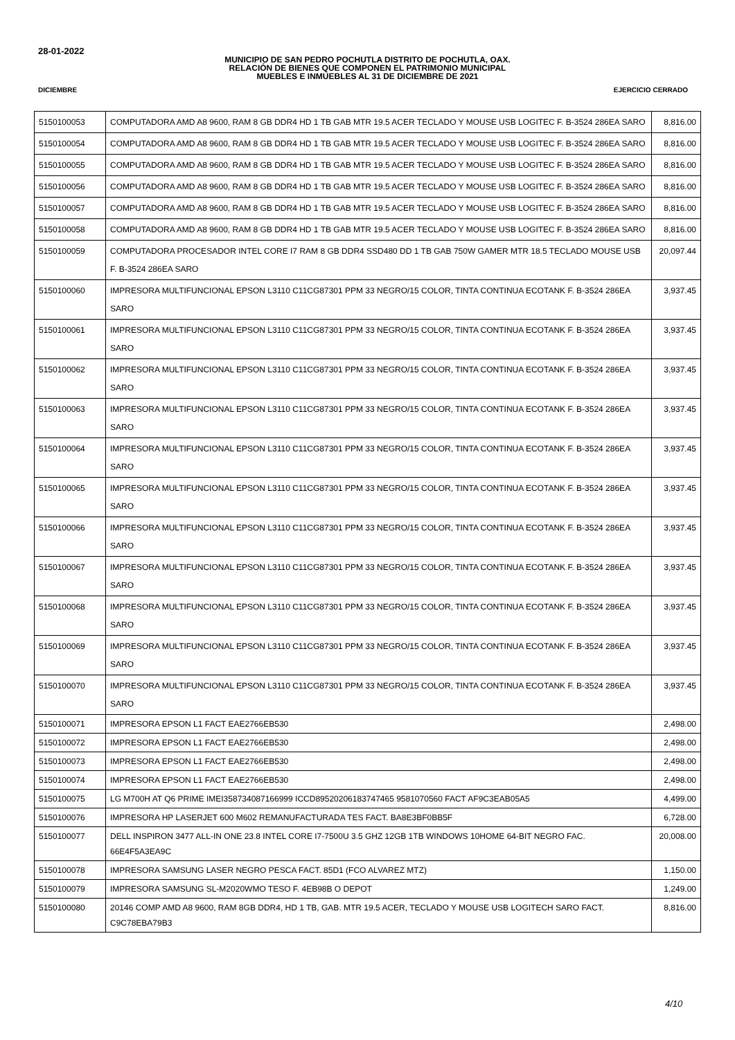28-01-2022
MUNICIPIO DE SAN PEDRO POCHUTLA DISTRITO DE POCHUTLA, OAX.
RELACIÓN DE BIENES QUE COMPONEN EL PATRIMONIO MUNICIPAL
MUEBLES E INMUEBLES AL 31 DE DICIEMBRE DE 2021
DICIEMBRE EJERCICIO CERRADO
| 5150100053 | COMPUTADORA AMD A8 9600, RAM 8 GB DDR4 HD 1 TB GAB MTR 19.5 ACER TECLADO Y MOUSE USB LOGITEC F. B-3524 286EA SARO | 8,816.00 |
| 5150100054 | COMPUTADORA AMD A8 9600, RAM 8 GB DDR4 HD 1 TB GAB MTR 19.5 ACER TECLADO Y MOUSE USB LOGITEC F. B-3524 286EA SARO | 8,816.00 |
| 5150100055 | COMPUTADORA AMD A8 9600, RAM 8 GB DDR4 HD 1 TB GAB MTR 19.5 ACER TECLADO Y MOUSE USB LOGITEC F. B-3524 286EA SARO | 8,816.00 |
| 5150100056 | COMPUTADORA AMD A8 9600, RAM 8 GB DDR4 HD 1 TB GAB MTR 19.5 ACER TECLADO Y MOUSE USB LOGITEC F. B-3524 286EA SARO | 8,816.00 |
| 5150100057 | COMPUTADORA AMD A8 9600, RAM 8 GB DDR4 HD 1 TB GAB MTR 19.5 ACER TECLADO Y MOUSE USB LOGITEC F. B-3524 286EA SARO | 8,816.00 |
| 5150100058 | COMPUTADORA AMD A8 9600, RAM 8 GB DDR4 HD 1 TB GAB MTR 19.5 ACER TECLADO Y MOUSE USB LOGITEC F. B-3524 286EA SARO | 8,816.00 |
| 5150100059 | COMPUTADORA PROCESADOR INTEL CORE I7 RAM 8 GB DDR4 SSD480 DD 1 TB GAB 750W GAMER MTR 18.5 TECLADO MOUSE USB F. B-3524 286EA SARO | 20,097.44 |
| 5150100060 | IMPRESORA MULTIFUNCIONAL EPSON L3110 C11CG87301 PPM 33 NEGRO/15 COLOR, TINTA CONTINUA ECOTANK F. B-3524 286EA SARO | 3,937.45 |
| 5150100061 | IMPRESORA MULTIFUNCIONAL EPSON L3110 C11CG87301 PPM 33 NEGRO/15 COLOR, TINTA CONTINUA ECOTANK F. B-3524 286EA SARO | 3,937.45 |
| 5150100062 | IMPRESORA MULTIFUNCIONAL EPSON L3110 C11CG87301 PPM 33 NEGRO/15 COLOR, TINTA CONTINUA ECOTANK F. B-3524 286EA SARO | 3,937.45 |
| 5150100063 | IMPRESORA MULTIFUNCIONAL EPSON L3110 C11CG87301 PPM 33 NEGRO/15 COLOR, TINTA CONTINUA ECOTANK F. B-3524 286EA SARO | 3,937.45 |
| 5150100064 | IMPRESORA MULTIFUNCIONAL EPSON L3110 C11CG87301 PPM 33 NEGRO/15 COLOR, TINTA CONTINUA ECOTANK F. B-3524 286EA SARO | 3,937.45 |
| 5150100065 | IMPRESORA MULTIFUNCIONAL EPSON L3110 C11CG87301 PPM 33 NEGRO/15 COLOR, TINTA CONTINUA ECOTANK F. B-3524 286EA SARO | 3,937.45 |
| 5150100066 | IMPRESORA MULTIFUNCIONAL EPSON L3110 C11CG87301 PPM 33 NEGRO/15 COLOR, TINTA CONTINUA ECOTANK F. B-3524 286EA SARO | 3,937.45 |
| 5150100067 | IMPRESORA MULTIFUNCIONAL EPSON L3110 C11CG87301 PPM 33 NEGRO/15 COLOR, TINTA CONTINUA ECOTANK F. B-3524 286EA SARO | 3,937.45 |
| 5150100068 | IMPRESORA MULTIFUNCIONAL EPSON L3110 C11CG87301 PPM 33 NEGRO/15 COLOR, TINTA CONTINUA ECOTANK F. B-3524 286EA SARO | 3,937.45 |
| 5150100069 | IMPRESORA MULTIFUNCIONAL EPSON L3110 C11CG87301 PPM 33 NEGRO/15 COLOR, TINTA CONTINUA ECOTANK F. B-3524 286EA SARO | 3,937.45 |
| 5150100070 | IMPRESORA MULTIFUNCIONAL EPSON L3110 C11CG87301 PPM 33 NEGRO/15 COLOR, TINTA CONTINUA ECOTANK F. B-3524 286EA SARO | 3,937.45 |
| 5150100071 | IMPRESORA EPSON L1 FACT EAE2766EB530 | 2,498.00 |
| 5150100072 | IMPRESORA EPSON L1 FACT EAE2766EB530 | 2,498.00 |
| 5150100073 | IMPRESORA EPSON L1 FACT EAE2766EB530 | 2,498.00 |
| 5150100074 | IMPRESORA EPSON L1 FACT EAE2766EB530 | 2,498.00 |
| 5150100075 | LG M700H AT Q6 PRIME IMEI358734087166999 ICCD89520206183747465 9581070560 FACT AF9C3EAB05A5 | 4,499.00 |
| 5150100076 | IMPRESORA HP LASERJET 600 M602 REMANUFACTURADA TES FACT. BA8E3BF0BB5F | 6,728.00 |
| 5150100077 | DELL INSPIRON 3477 ALL-IN ONE 23.8 INTEL CORE I7-7500U 3.5 GHZ 12GB 1TB WINDOWS 10HOME 64-BIT NEGRO FAC. 66E4F5A3EA9C | 20,008.00 |
| 5150100078 | IMPRESORA SAMSUNG LASER NEGRO PESCA FACT. 85D1 (FCO ALVAREZ MTZ) | 1,150.00 |
| 5150100079 | IMPRESORA SAMSUNG SL-M2020WMO TESO F. 4EB98B O DEPOT | 1,249.00 |
| 5150100080 | 20146 COMP AMD A8 9600, RAM 8GB DDR4, HD 1 TB, GAB. MTR 19.5 ACER, TECLADO Y MOUSE USB LOGITECH SARO FACT. C9C78EBA79B3 | 8,816.00 |
4/10